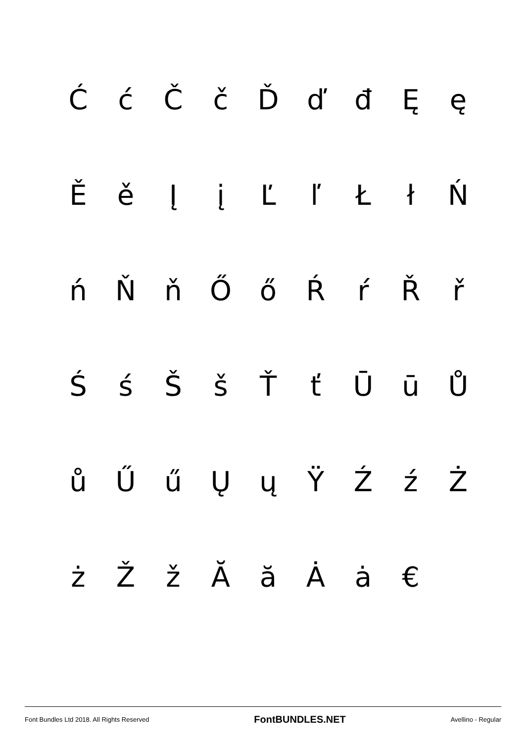Ć ć Č č Ď ď đ Ę ę
Ě ě Į į Ľ ľ Ł ł Ń
ń Ň ň Ő ő Ŕ ŕ Ř ř
Ś ś Š š Ť ť Ū ū Ů
ů Ű ű Ų ų Ÿ Ź ź Ż
ż Ž ž Ă ă Ȧ ȧ €
Font Bundles Ltd 2018. All Rights Reserved FontBUNDLES.NET Avellino - Regular